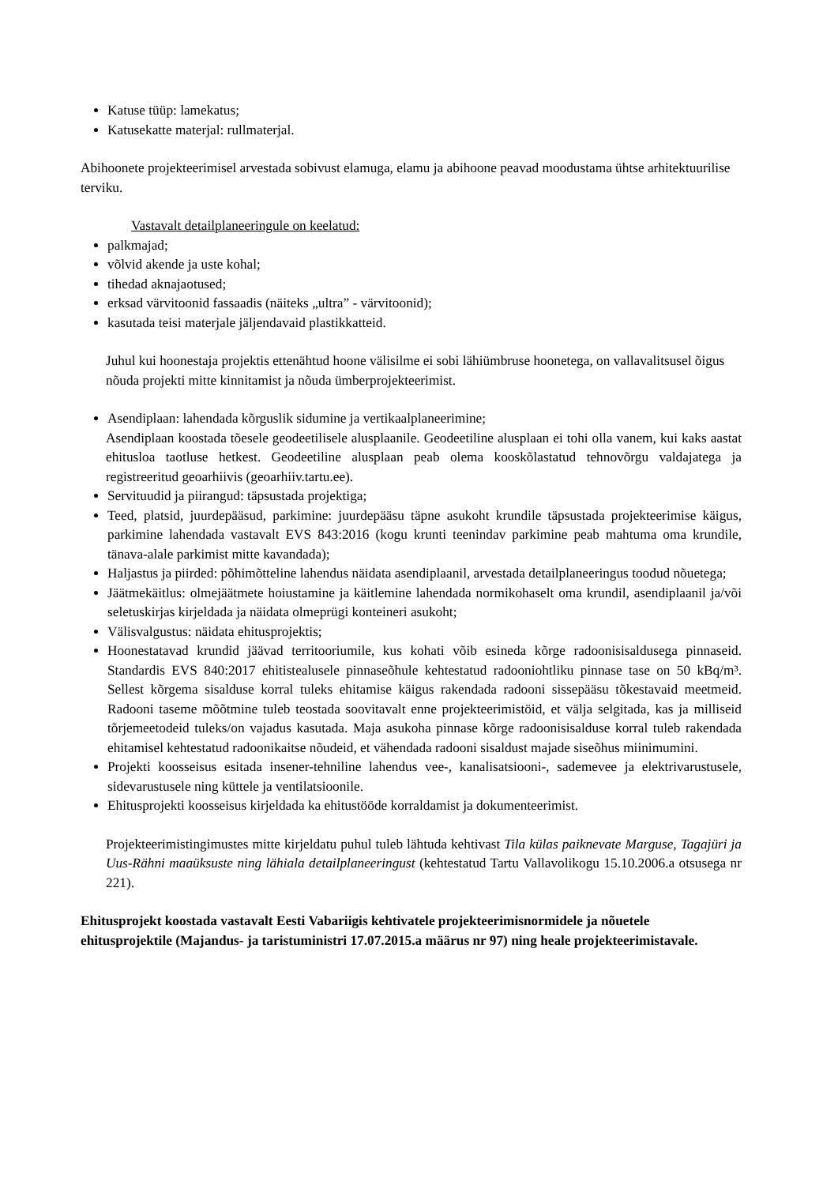Katuse tüüp: lamekatus;
Katusekatte materjal: rullmaterjal.
Abihoonete projekteerimisel arvestada sobivust elamuga, elamu ja abihoone peavad moodustama ühtse arhitektuurilise terviku.
Vastavalt detailplaneeringule on keelatud:
palkmajad;
võlvid akende ja uste kohal;
tihedad aknajaotused;
erksad värvitoonid fassaadis (näiteks „ultra” - värvitoonid);
kasutada teisi materjale jäljendavaid plastikkatteid.
Juhul kui hoonestaja projektis ettenähtud hoone välisilme ei sobi lähiümbruse hoonetega, on vallavalitsusel õigus nõuda projekti mitte kinnitamist ja nõuda ümberprojekteerimist.
Asendiplaan: lahendada kõrguslik sidumine ja vertikaalplaneerimine;
Asendiplaan koostada tõesele geodeetilisele alusplaanile. Geodeetiline alusplaan ei tohi olla vanem, kui kaks aastat ehitusloa taotluse hetkest. Geodeetiline alusplaan peab olema kooskõlastatud tehnovõrgu valdajatega ja registreeritud geoarhiivis (geoarhiiv.tartu.ee).
Servituudid ja piirangud: täpsustada projektiga;
Teed, platsid, juurdepääsud, parkimine: juurdepääsu täpne asukoht krundile täpsustada projekteerimise käigus, parkimine lahendada vastavalt EVS 843:2016 (kogu krunti teenindav parkimine peab mahtuma oma krundile, tänava-alale parkimist mitte kavandada);
Haljastus ja piirded: põhimõtteline lahendus näidata asendiplaanil, arvestada detailplaneeringus toodud nõuetega;
Jäätmekäitlus: olmejäätmete hoiustamine ja käitlemine lahendada normikohaselt oma krundil, asendiplaanil ja/või seletuskirjas kirjeldada ja näidata olmeprügi konteineri asukoht;
Välisvalgustus: näidata ehitusprojektis;
Hoonestatavad krundid jäävad territooriumile, kus kohati võib esineda kõrge radoonisisaldusega pinnaseid. Standardis EVS 840:2017 ehitistealusele pinnaseõhule kehtestatud radooniohtliku pinnase tase on 50 kBq/m³. Sellest kõrgema sisalduse korral tuleks ehitamise käigus rakendada radooni sissepääsu tõkestavaid meetmeid. Radooni taseme mõõtmine tuleb teostada soovitavalt enne projekteerimistöid, et välja selgitada, kas ja milliseid tõrjemeetodeid tuleks/on vajadus kasutada. Maja asukoha pinnase kõrge radoonisisalduse korral tuleb rakendada ehitamisel kehtestatud radoonikaitse nõudeid, et vähendada radooni sisaldust majade siseõhus miinimumini.
Projekti koosseisus esitada insener-tehniline lahendus vee-, kanalisatsiooni-, sademevee ja elektrivarustusele, sidevarustusele ning küttele ja ventilatsioonile.
Ehitusprojekti koosseisus kirjeldada ka ehitustööde korraldamist ja dokumenteerimist.
Projekteerimistingimustes mitte kirjeldatu puhul tuleb lähtuda kehtivast Tila külas paiknevate Marguse, Tagajüri ja Uus-Rähni maaüksuste ning lähiala detailplaneeringust (kehtestatud Tartu Vallavolikogu 15.10.2006.a otsusega nr 221).
Ehitusprojekt koostada vastavalt Eesti Vabariigis kehtivatele projekteerimisnormidele ja nõuetele ehitusprojektile (Majandus- ja taristuministri 17.07.2015.a määrus nr 97) ning heale projekteerimistavale.